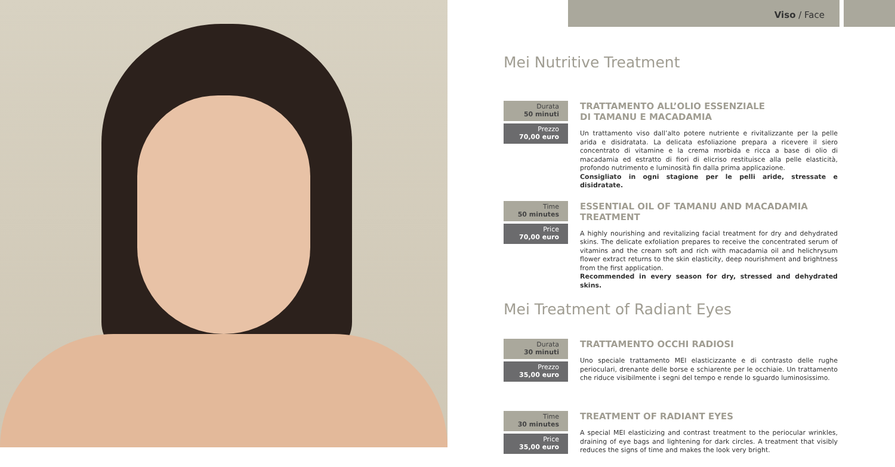Viso / Face
Mei Nutritive Treatment
Durata
50 minuti
Prezzo
70,00 euro
TRATTAMENTO ALL’OLIO ESSENZIALE
DI TAMANU E MACADAMIA
Un trattamento viso dall’alto potere nutriente e rivitalizzante per la pelle arida e disidratata. La delicata esfoliazione prepara a ricevere il siero concentrato di vitamine e la crema morbida e ricca a base di olio di macadamia ed estratto di fiori di elicriso restituisce alla pelle elasticità, profondo nutrimento e luminosità fin dalla prima applicazione.
Consigliato in ogni stagione per le pelli aride, stressate e disidratate.
Time
50 minutes
Price
70,00 euro
ESSENTIAL OIL OF TAMANU AND MACADAMIA TREATMENT
A highly nourishing and revitalizing facial treatment for dry and dehydrated skins. The delicate exfoliation prepares to receive the concentrated serum of vitamins and the cream soft and rich with macadamia oil and helichrysum flower extract returns to the skin elasticity, deep nourishment and brightness from the first application.
Recommended in every season for dry, stressed and dehydrated skins.
Mei Treatment of Radiant Eyes
Durata
30 minuti
Prezzo
35,00 euro
TRATTAMENTO OCCHI RADIOSI
Uno speciale trattamento MEI elasticizzante e di contrasto delle rughe perioculari, drenante delle borse e schiarente per le occhiaie. Un trattamento che riduce visibilmente i segni del tempo e rende lo sguardo luminosissimo.
Time
30 minutes
Price
35,00 euro
TREATMENT OF RADIANT EYES
A special MEI elasticizing and contrast treatment to the periocular wrinkles, draining of eye bags and lightening for dark circles. A treatment that visibly reduces the signs of time and makes the look very bright.